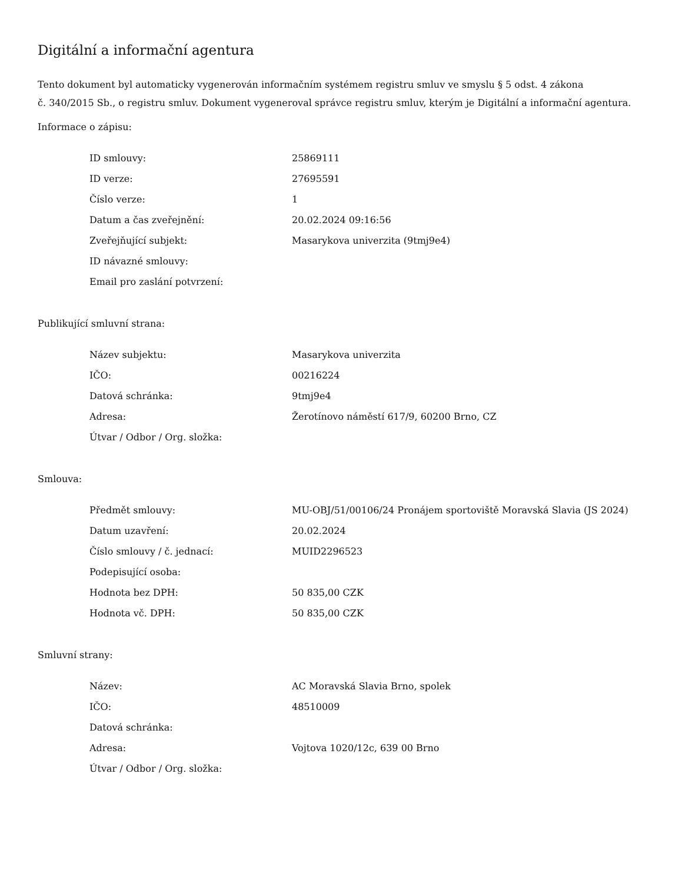Digitální a informační agentura
Tento dokument byl automaticky vygenerován informačním systémem registru smluv ve smyslu § 5 odst. 4 zákona
č. 340/2015 Sb., o registru smluv. Dokument vygeneroval správce registru smluv, kterým je Digitální a informační agentura.
Informace o zápisu:
| ID smlouvy: | 25869111 |
| ID verze: | 27695591 |
| Číslo verze: | 1 |
| Datum a čas zveřejnění: | 20.02.2024 09:16:56 |
| Zveřejňující subjekt: | Masarykova univerzita (9tmj9e4) |
| ID návazné smlouvy: | |
| Email pro zaslání potvrzení: | |
Publikující smluvní strana:
| Název subjektu: | Masarykova univerzita |
| IČO: | 00216224 |
| Datová schránka: | 9tmj9e4 |
| Adresa: | Žerotínovo náměstí 617/9, 60200 Brno, CZ |
| Útvar / Odbor / Org. složka: | |
Smlouva:
| Předmět smlouvy: | MU-OBJ/51/00106/24 Pronájem sportoviště Moravská Slavia (JS 2024) |
| Datum uzavření: | 20.02.2024 |
| Číslo smlouvy / č. jednací: | MUID2296523 |
| Podepisující osoba: | |
| Hodnota bez DPH: | 50 835,00 CZK |
| Hodnota vč. DPH: | 50 835,00 CZK |
Smluvní strany:
| Název: | AC Moravská Slavia Brno, spolek |
| IČO: | 48510009 |
| Datová schránka: | |
| Adresa: | Vojtova 1020/12c, 639 00 Brno |
| Útvar / Odbor / Org. složka: | |